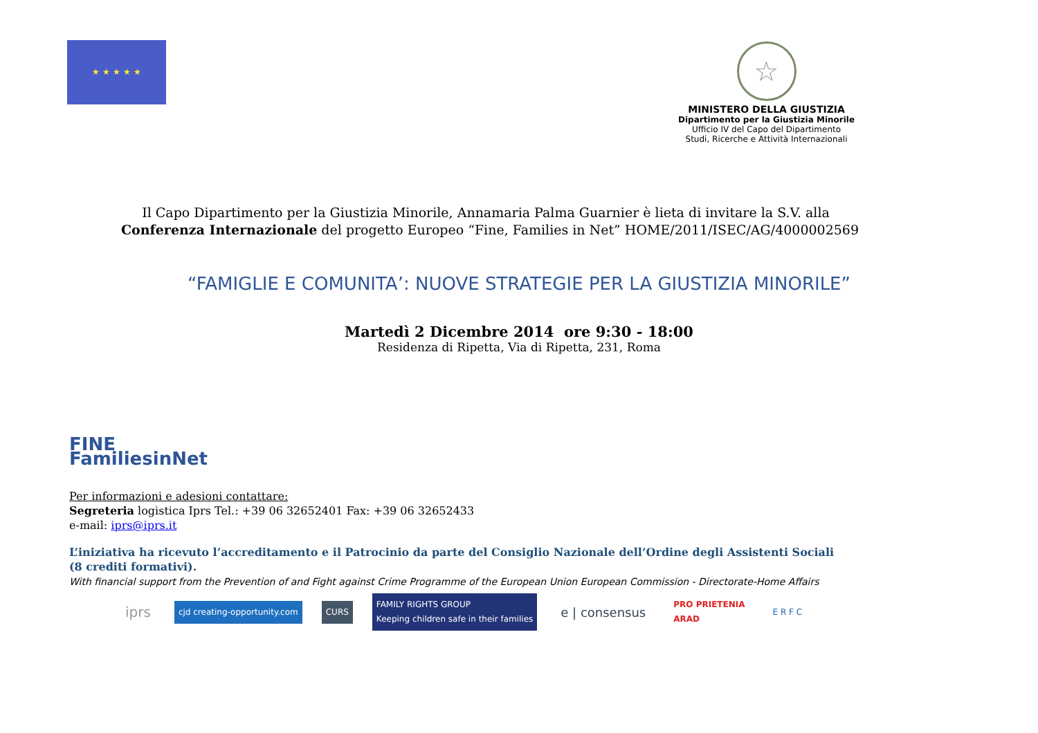★ ★ ★ ★ ★
☆
MINISTERO DELLA GIUSTIZIA
Dipartimento per la Giustizia Minorile
Ufficio IV del Capo del Dipartimento
Studi, Ricerche e Attività Internazionali
Il Capo Dipartimento per la Giustizia Minorile, Annamaria Palma Guarnier è lieta di invitare la S.V. alla
Conferenza Internazionale del progetto Europeo “Fine, Families in Net” HOME/2011/ISEC/AG/4000002569
“FAMIGLIE E COMUNITA’: NUOVE STRATEGIE PER LA GIUSTIZIA MINORILE”
Martedì 2 Dicembre 2014 ore 9:30 - 18:00
Residenza di Ripetta, Via di Ripetta, 231, Roma
FINE
FamiliesinNet
Per informazioni e adesioni contattare:
Segreteria logistica Iprs Tel.: +39 06 32652401 Fax: +39 06 32652433
e-mail: iprs@iprs.it
L’iniziativa ha ricevuto l’accreditamento e il Patrocinio da parte del Consiglio Nazionale dell’Ordine degli Assistenti Sociali
(8 crediti formativi).
With financial support from the Prevention of and Fight against Crime Programme of the European Union European Commission - Directorate-Home Affairs
iprs
cjd creating-opportunity.com CURS
FAMILY RIGHTS GROUP
Keeping children safe in their families
e | consensus
PRO PRIETENIA
ARAD
E R F C